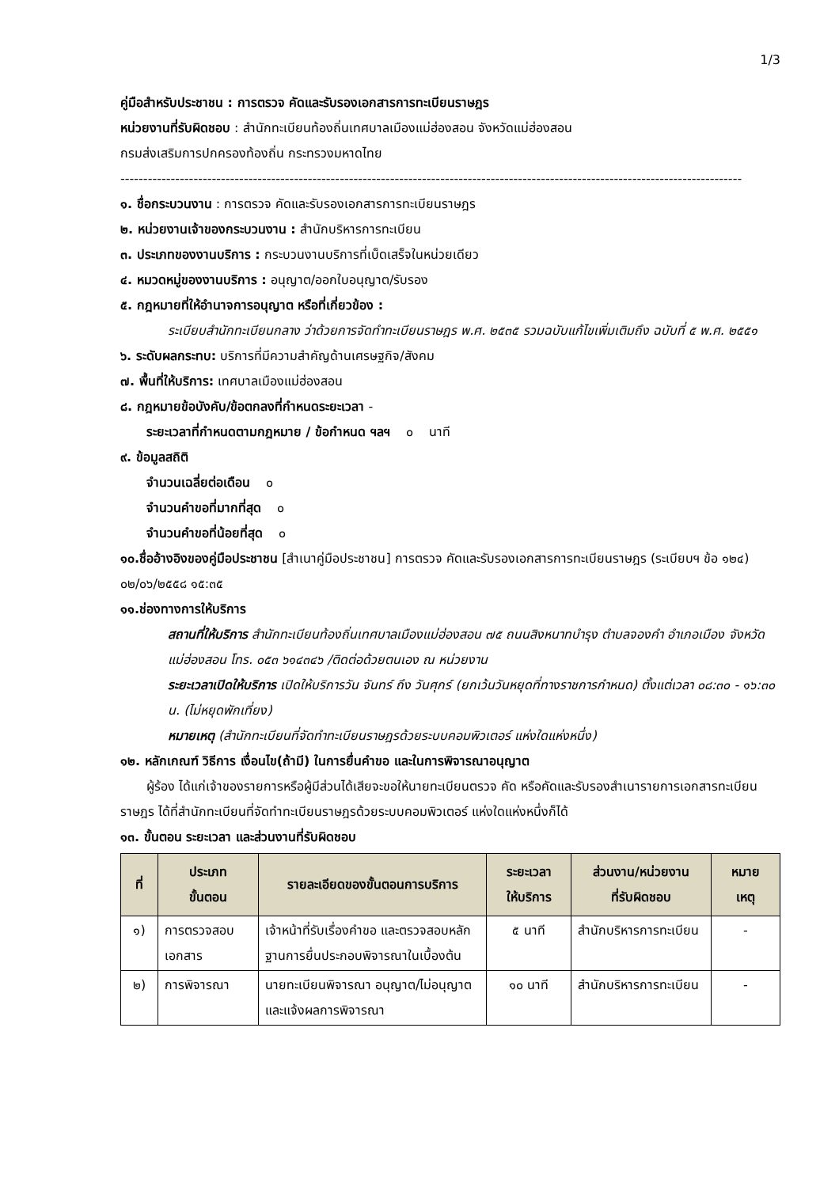1/3
คู่มือสำหรับประชาชน : การตรวจ คัดและรับรองเอกสารการทะเบียนราษฎร
หน่วยงานที่รับผิดชอบ : สำนักทะเบียนท้องถิ่นเทศบาลเมืองแม่ฮ่องสอน จังหวัดแม่ฮ่องสอน
กรมส่งเสริมการปกครองท้องถิ่น กระทรวงมหาดไทย
----------------------------------------------------------------------------------------------------------------------------------------
๑. ชื่อกระบวนงาน : การตรวจ คัดและรับรองเอกสารการทะเบียนราษฎร
๒. หน่วยงานเจ้าของกระบวนงาน : สำนักบริหารการทะเบียน
๓. ประเภทของงานบริการ : กระบวนงานบริการที่เบ็ดเสร็จในหน่วยเดียว
๔. หมวดหมู่ของงานบริการ : อนุญาต/ออกใบอนุญาต/รับรอง
๕. กฎหมายที่ให้อำนาจการอนุญาต หรือที่เกี่ยวข้อง :
ระเบียบสำนักทะเบียนกลาง ว่าด้วยการจัดทำทะเบียนราษฎร พ.ศ. ๒๕๓๕ รวมฉบับแก้ไขเพิ่มเติมถึง ฉบับที่ ๕ พ.ศ. ๒๕๕๑
๖. ระดับผลกระทบ: บริการที่มีความสำคัญด้านเศรษฐกิจ/สังคม
๗. พื้นที่ให้บริการ: เทศบาลเมืองแม่ฮ่องสอน
๘. กฎหมายข้อบังคับ/ข้อตกลงที่กำหนดระยะเวลา -
ระยะเวลาที่กำหนดตามกฎหมาย / ข้อกำหนด ฯลฯ ๐ นาที
๙. ข้อมูลสถิติ
จำนวนเฉลี่ยต่อเดือน ๐
จำนวนคำขอที่มากที่สุด ๐
จำนวนคำขอที่น้อยที่สุด ๐
๑๐.ชื่ออ้างอิงของคู่มือประชาชน [สำเนาคู่มือประชาชน] การตรวจ คัดและรับรองเอกสารการทะเบียนราษฎร (ระเบียบฯ ข้อ ๑๒๔) ๐๒/๐๖/๒๕๕๘ ๑๕:๓๕
๑๑.ช่องทางการให้บริการ
สถานที่ให้บริการ สำนักทะเบียนท้องถิ่นเทศบาลเมืองแม่ฮ่องสอน ๗๕ ถนนสิงหนาทบำรุง ตำบลจองคำ อำเภอเมือง จังหวัดแม่ฮ่องสอน โทร. ๐๕๓ ๖๑๔๓๔๖ /ติดต่อด้วยตนเอง ณ หน่วยงาน
ระยะเวลาเปิดให้บริการ เปิดให้บริการวัน จันทร์ ถึง วันศุกร์ (ยกเว้นวันหยุดที่ทางราชการกำหนด) ตั้งแต่เวลา ๐๘:๓๐ - ๑๖:๓๐ น. (ไม่หยุดพักเที่ยง)
หมายเหตุ (สำนักทะเบียนที่จัดทำทะเบียนราษฎรด้วยระบบคอมพิวเตอร์ แห่งใดแห่งหนึ่ง)
๑๒. หลักเกณฑ์ วิธีการ เงื่อนไข(ถ้ามี) ในการยื่นคำขอ และในการพิจารณาอนุญาต
ผู้ร้อง ได้แก่เจ้าของรายการหรือผู้มีส่วนได้เสียจะขอให้นายทะเบียนตรวจ คัด หรือคัดและรับรองสำเนารายการเอกสารทะเบียนราษฎร ได้ที่สำนักทะเบียนที่จัดทำทะเบียนราษฎรด้วยระบบคอมพิวเตอร์ แห่งใดแห่งหนึ่งก็ได้
๑๓. ขั้นตอน ระยะเวลา และส่วนงานที่รับผิดชอบ
| ที่ | ประเภท ขั้นตอน | รายละเอียดของขั้นตอนการบริการ | ระยะเวลา ให้บริการ | ส่วนงาน/หน่วยงาน ที่รับผิดชอบ | หมาย เหตุ |
| --- | --- | --- | --- | --- | --- |
| ๑) | การตรวจสอบเอกสาร | เจ้าหน้าที่รับเรื่องคำขอ และตรวจสอบหลักฐานการยื่นประกอบพิจารณาในเบื้องต้น | ๕ นาที | สำนักบริหารการทะเบียน | - |
| ๒) | การพิจารณา | นายทะเบียนพิจารณา อนุญาต/ไม่อนุญาต และแจ้งผลการพิจารณา | ๑๐ นาที | สำนักบริหารการทะเบียน | - |